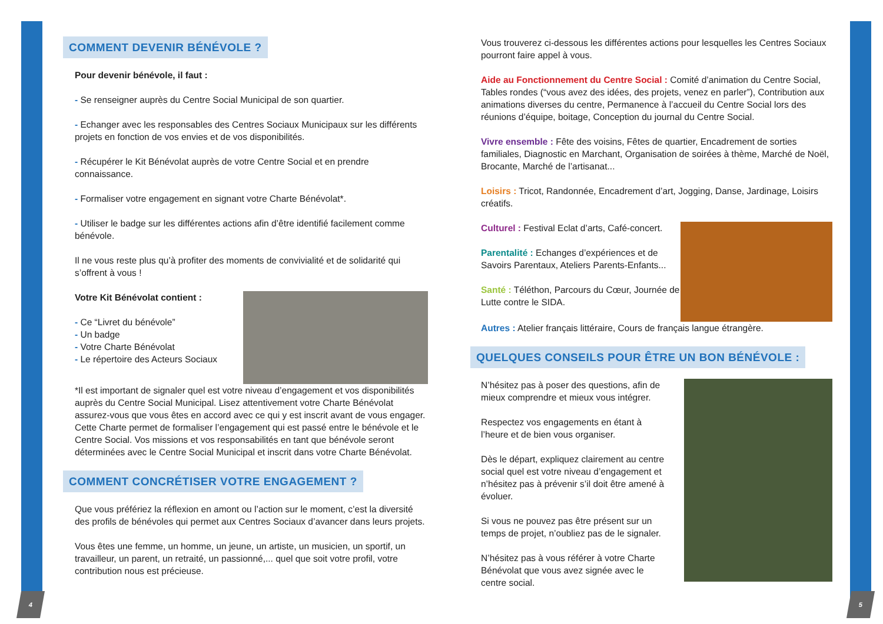COMMENT DEVENIR BÉNÉVOLE ?
Pour devenir bénévole, il faut :
- Se renseigner auprès du Centre Social Municipal de son quartier.
- Echanger avec les responsables des Centres Sociaux Municipaux sur les différents projets en fonction de vos envies et de vos disponibilités.
- Récupérer le Kit Bénévolat auprès de votre Centre Social et en prendre connaissance.
- Formaliser votre engagement en signant votre Charte Bénévolat*.
- Utiliser le badge sur les différentes actions afin d’être identifié facilement comme bénévole.
Il ne vous reste plus qu’à profiter des moments de convivialité et de solidarité qui s’offrent à vous !
Votre Kit Bénévolat contient :
- Ce “Livret du bénévole”
- Un badge
- Votre Charte Bénévolat
- Le répertoire des Acteurs Sociaux
*Il est important de signaler quel est votre niveau d’engagement et vos disponibilités auprès du Centre Social Municipal. Lisez attentivement votre Charte Bénévolat assurez-vous que vous êtes en accord avec ce qui y est inscrit avant de vous engager. Cette Charte permet de formaliser l’engagement qui est passé entre le bénévole et le Centre Social. Vos missions et vos responsabilités en tant que bénévole seront déterminées avec le Centre Social Municipal et inscrit dans votre Charte Bénévolat.
COMMENT CONCRÉTISER VOTRE ENGAGEMENT ?
Que vous préfériez la réflexion en amont ou l’action sur le moment, c’est la diversité des profils de bénévoles qui permet aux Centres Sociaux d’avancer dans leurs projets.
Vous êtes une femme, un homme, un jeune, un artiste, un musicien, un sportif, un travailleur, un parent, un retraité, un passionné,... quel que soit votre profil, votre contribution nous est précieuse.
Vous trouverez ci-dessous les différentes actions pour lesquelles les Centres Sociaux pourront faire appel à vous.
Aide au Fonctionnement du Centre Social : Comité d’animation du Centre Social, Tables rondes (“vous avez des idées, des projets, venez en parler”), Contribution aux animations diverses du centre, Permanence à l’accueil du Centre Social lors des réunions d’équipe, boitage, Conception du journal du Centre Social.
Vivre ensemble : Fête des voisins, Fêtes de quartier, Encadrement de sorties familiales, Diagnostic en Marchant, Organisation de soirées à thème, Marché de Noël, Brocante, Marché de l’artisanat...
Loisirs : Tricot, Randonnée, Encadrement d’art, Jogging, Danse, Jardinage, Loisirs créatifs.
Culturel : Festival Eclat d’arts, Café-concert.
Parentalité : Echanges d’expériences et de Savoirs Parentaux, Ateliers Parents-Enfants...
Santé : Téléthon, Parcours du Cœur, Journée de Lutte contre le SIDA.
Autres : Atelier français littéraire, Cours de français langue étrangère.
QUELQUES CONSEILS POUR ÊTRE UN BON BÉNÉVOLE :
N’hésitez pas à poser des questions, afin de mieux comprendre et mieux vous intégrer.
Respectez vos engagements en étant à l’heure et de bien vous organiser.
Dès le départ, expliquez clairement au centre social quel est votre niveau d’engagement et n’hésitez pas à prévenir s’il doit être amené à évoluer.
Si vous ne pouvez pas être présent sur un temps de projet, n’oubliez pas de le signaler.
N’hésitez pas à vous référer à votre Charte Bénévolat que vous avez signée avec le centre social.
4 5